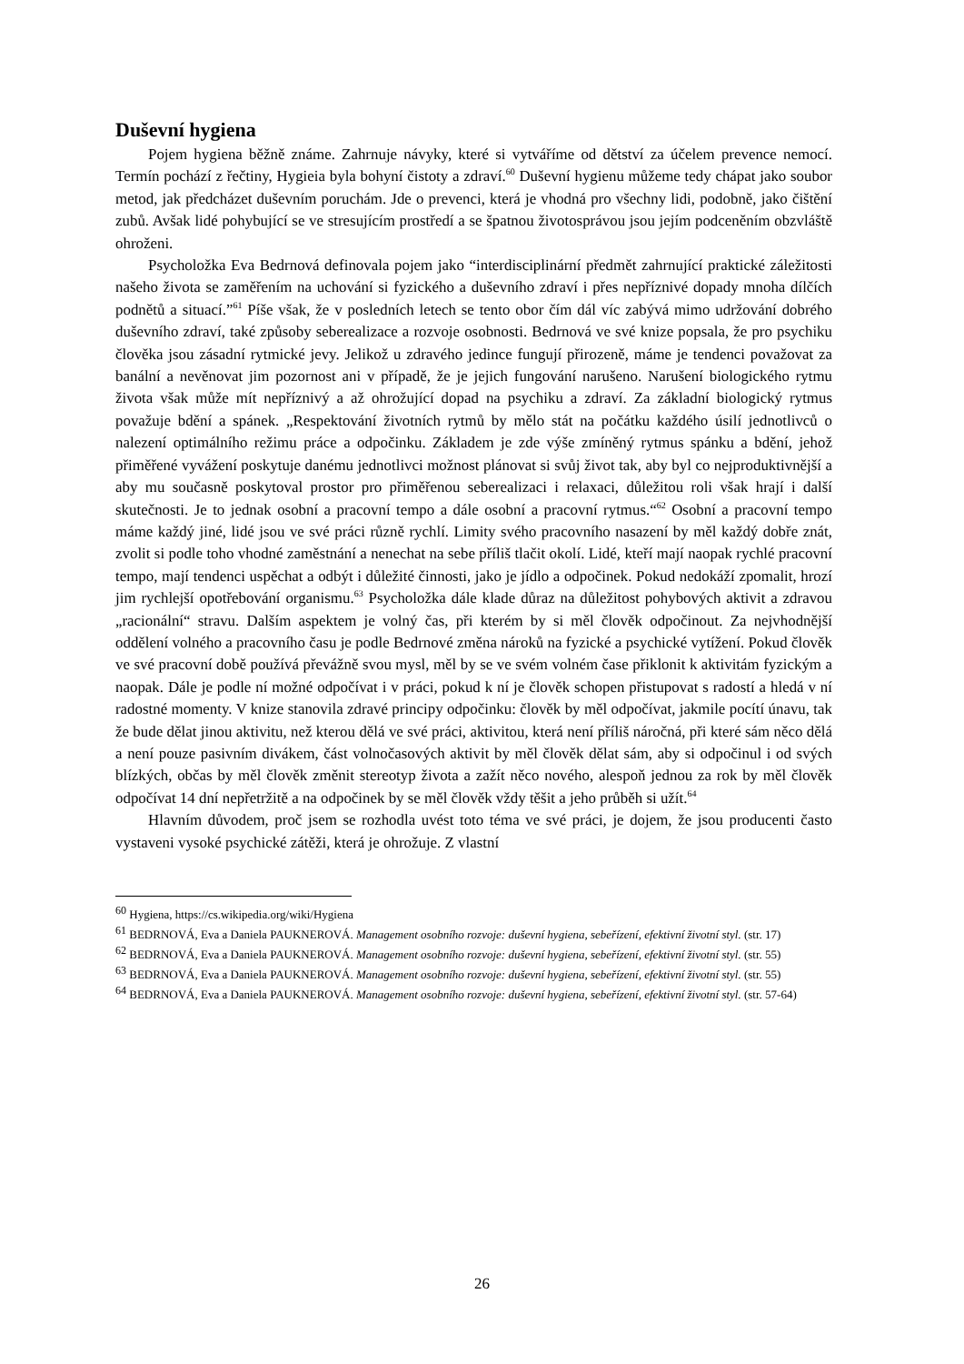Duševní hygiena
Pojem hygiena běžně známe. Zahrnuje návyky, které si vytváříme od dětství za účelem prevence nemocí. Termín pochází z řečtiny, Hygieia byla bohyní čistoty a zdraví.<sup>60</sup> Duševní hygienu můžeme tedy chápat jako soubor metod, jak předcházet duševním poruchám. Jde o prevenci, která je vhodná pro všechny lidi, podobně, jako čištění zubů. Avšak lidé pohybující se ve stresujícím prostředí a se špatnou životosprávou jsou jejím podceněním obzvláště ohroženi.
Psycholožka Eva Bedrnová definovala pojem jako “interdisciplinární předmět zahrnující praktické záležitosti našeho života se zaměřením na uchování si fyzického a duševního zdraví i přes nepříznivé dopady mnoha dílčích podnětů a situací.”<sup>61</sup> Píše však, že v posledních letech se tento obor čím dál víc zabývá mimo udržování dobrého duševního zdraví, také způsoby seberealizace a rozvoje osobnosti. Bedrnová ve své knize popsala, že pro psychiku člověka jsou zásadní rytmické jevy. Jelikož u zdravého jedince fungují přirozeně, máme je tendenci považovat za banální a nevěnovat jim pozornost ani v případě, že je jejich fungování narušeno. Narušení biologického rytmu života však může mít nepříznivý a až ohrožující dopad na psychiku a zdraví. Za základní biologický rytmus považuje bdění a spánek. „Respektování životních rytmů by mělo stát na počátku každého úsilí jednotlivců o nalezení optimálního režimu práce a odpočinku. Základem je zde výše zmíněný rytmus spánku a bdění, jehož přiměřené vyvážení poskytuje danému jednotlivci možnost plánovat si svůj život tak, aby byl co nejproduktivnější a aby mu současně poskytoval prostor pro přiměřenou seberealizaci i relaxaci, důležitou roli však hrají i další skutečnosti. Je to jednak osobní a pracovní tempo a dále osobní a pracovní rytmus.“<sup>62</sup> Osobní a pracovní tempo máme každý jiné, lidé jsou ve své práci různě rychlí. Limity svého pracovního nasazení by měl každý dobře znát, zvolit si podle toho vhodné zaměstnání a nenechat na sebe příliš tlačit okolí. Lidé, kteří mají naopak rychlé pracovní tempo, mají tendenci uspěchat a odbýt i důležité činnosti, jako je jídlo a odpočinek. Pokud nedokáží zpomalit, hrozí jim rychlejší opotřebování organismu.<sup>63</sup> Psycholožka dále klade důraz na důležitost pohybových aktivit a zdravou „racionální“ stravu. Dalším aspektem je volný čas, při kterém by si měl člověk odpočinout. Za nejvhodnější oddělení volného a pracovního času je podle Bedrnové změna nároků na fyzické a psychické vytížení. Pokud člověk ve své pracovní době používá převážně svou mysl, měl by se ve svém volném čase přiklonit k aktivitám fyzickým a naopak. Dále je podle ní možné odpočívat i v práci, pokud k ní je člověk schopen přistupovat s radostí a hledá v ní radostné momenty. V knize stanovila zdravé principy odpočinku: člověk by měl odpočívat, jakmile pocítí únavu, tak že bude dělat jinou aktivitu, než kterou dělá ve své práci, aktivitou, která není příliš náročná, při které sám něco dělá a není pouze pasivním divákem, část volnočasových aktivit by měl člověk dělat sám, aby si odpočinul i od svých blízkých, občas by měl člověk změnit stereotyp života a zažít něco nového, alespoň jednou za rok by měl člověk odpočívat 14 dní nepřetržitě a na odpočinek by se měl člověk vždy těšit a jeho průběh si užít.<sup>64</sup>
Hlavním důvodem, proč jsem se rozhodla uvést toto téma ve své práci, je dojem, že jsou producenti často vystaveni vysoké psychické zátěži, která je ohrožuje. Z vlastní
<sup>60</sup> Hygiena, https://cs.wikipedia.org/wiki/Hygiena
<sup>61</sup> BEDRNOVÁ, Eva a Daniela PAUKNEROVÁ. Management osobního rozvoje: duševní hygiena, sebeřízení, efektivní životní styl. (str. 17)
<sup>62</sup> BEDRNOVÁ, Eva a Daniela PAUKNEROVÁ. Management osobního rozvoje: duševní hygiena, sebeřízení, efektivní životní styl. (str. 55)
<sup>63</sup> BEDRNOVÁ, Eva a Daniela PAUKNEROVÁ. Management osobního rozvoje: duševní hygiena, sebeřízení, efektivní životní styl. (str. 55)
<sup>64</sup> BEDRNOVÁ, Eva a Daniela PAUKNEROVÁ. Management osobního rozvoje: duševní hygiena, sebeřízení, efektivní životní styl. (str. 57-64)
26